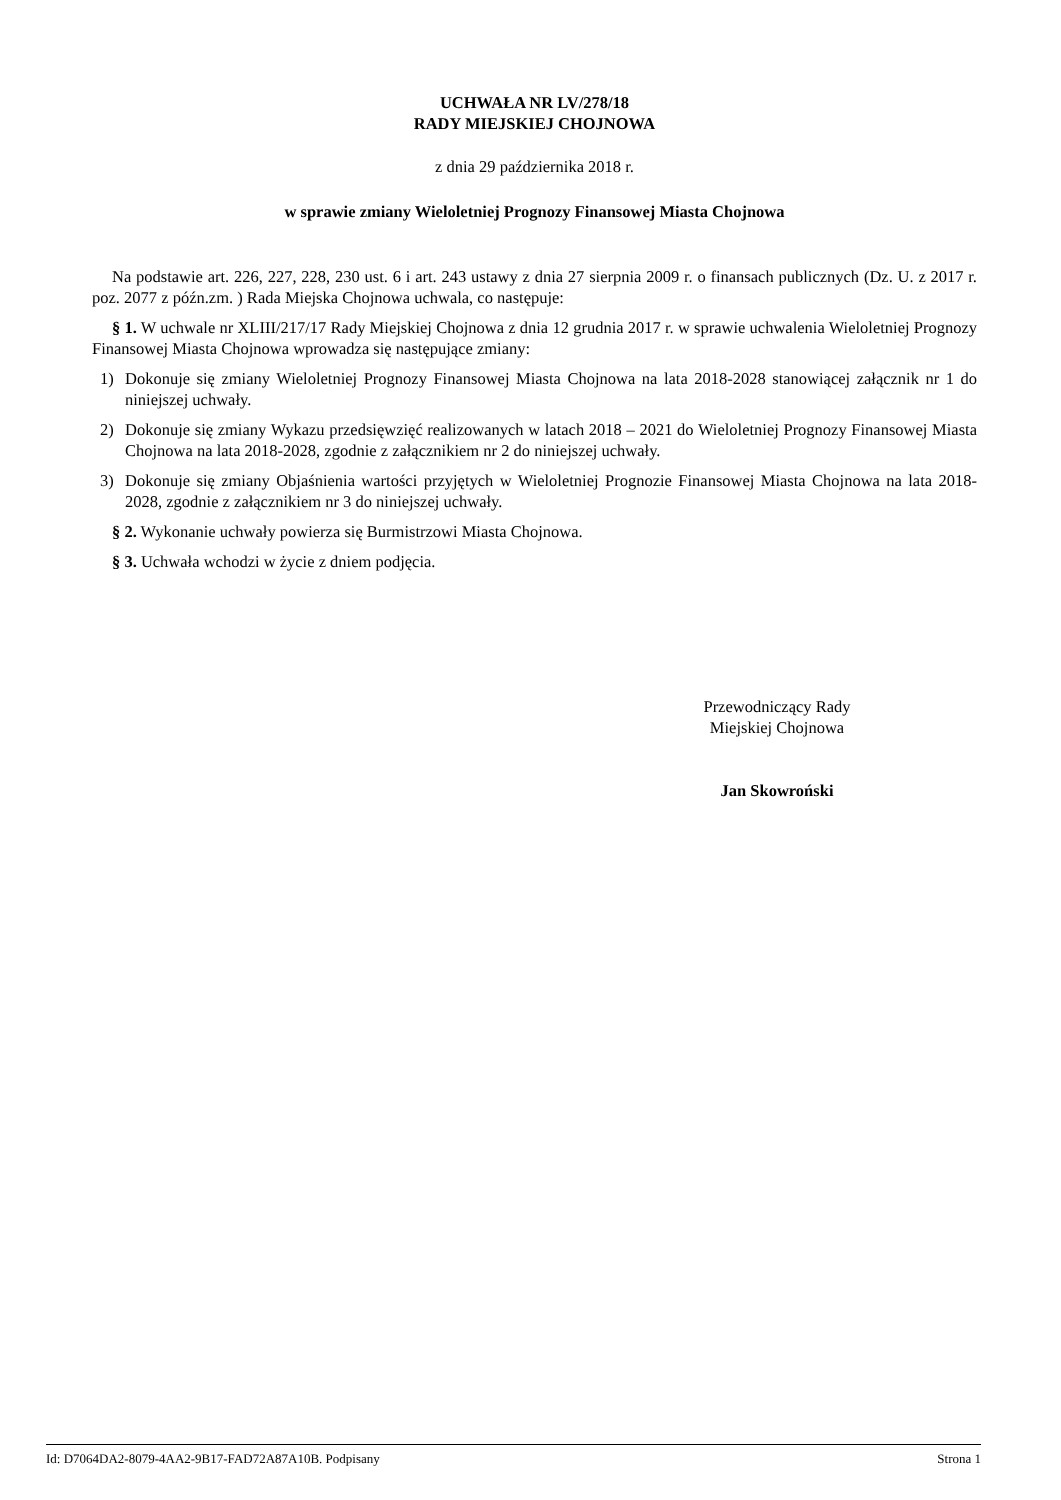UCHWAŁA NR LV/278/18
RADY MIEJSKIEJ CHOJNOWA
z dnia 29 października 2018 r.
w sprawie zmiany Wieloletniej Prognozy Finansowej Miasta Chojnowa
Na podstawie art. 226, 227, 228, 230 ust. 6 i art. 243 ustawy z dnia 27 sierpnia 2009 r. o finansach publicznych (Dz. U. z 2017 r. poz. 2077 z późn.zm. ) Rada Miejska Chojnowa uchwala, co następuje:
§ 1. W uchwale nr XLIII/217/17 Rady Miejskiej Chojnowa z dnia 12 grudnia 2017 r. w sprawie uchwalenia Wieloletniej Prognozy Finansowej Miasta Chojnowa wprowadza się następujące zmiany:
1) Dokonuje się zmiany Wieloletniej Prognozy Finansowej Miasta Chojnowa na lata 2018-2028 stanowiącej załącznik nr 1 do niniejszej uchwały.
2) Dokonuje się zmiany Wykazu przedsięwzięć realizowanych w latach 2018 – 2021 do Wieloletniej Prognozy Finansowej Miasta Chojnowa na lata 2018-2028, zgodnie z załącznikiem nr 2 do niniejszej uchwały.
3) Dokonuje się zmiany Objaśnienia wartości przyjętych w Wieloletniej Prognozie Finansowej Miasta Chojnowa na lata 2018-2028, zgodnie z załącznikiem nr 3 do niniejszej uchwały.
§ 2. Wykonanie uchwały powierza się Burmistrzowi Miasta Chojnowa.
§ 3. Uchwała wchodzi w życie z dniem podjęcia.
Przewodniczący Rady
Miejskiej Chojnowa
Jan Skowroński
Id: D7064DA2-8079-4AA2-9B17-FAD72A87A10B. Podpisany Strona 1